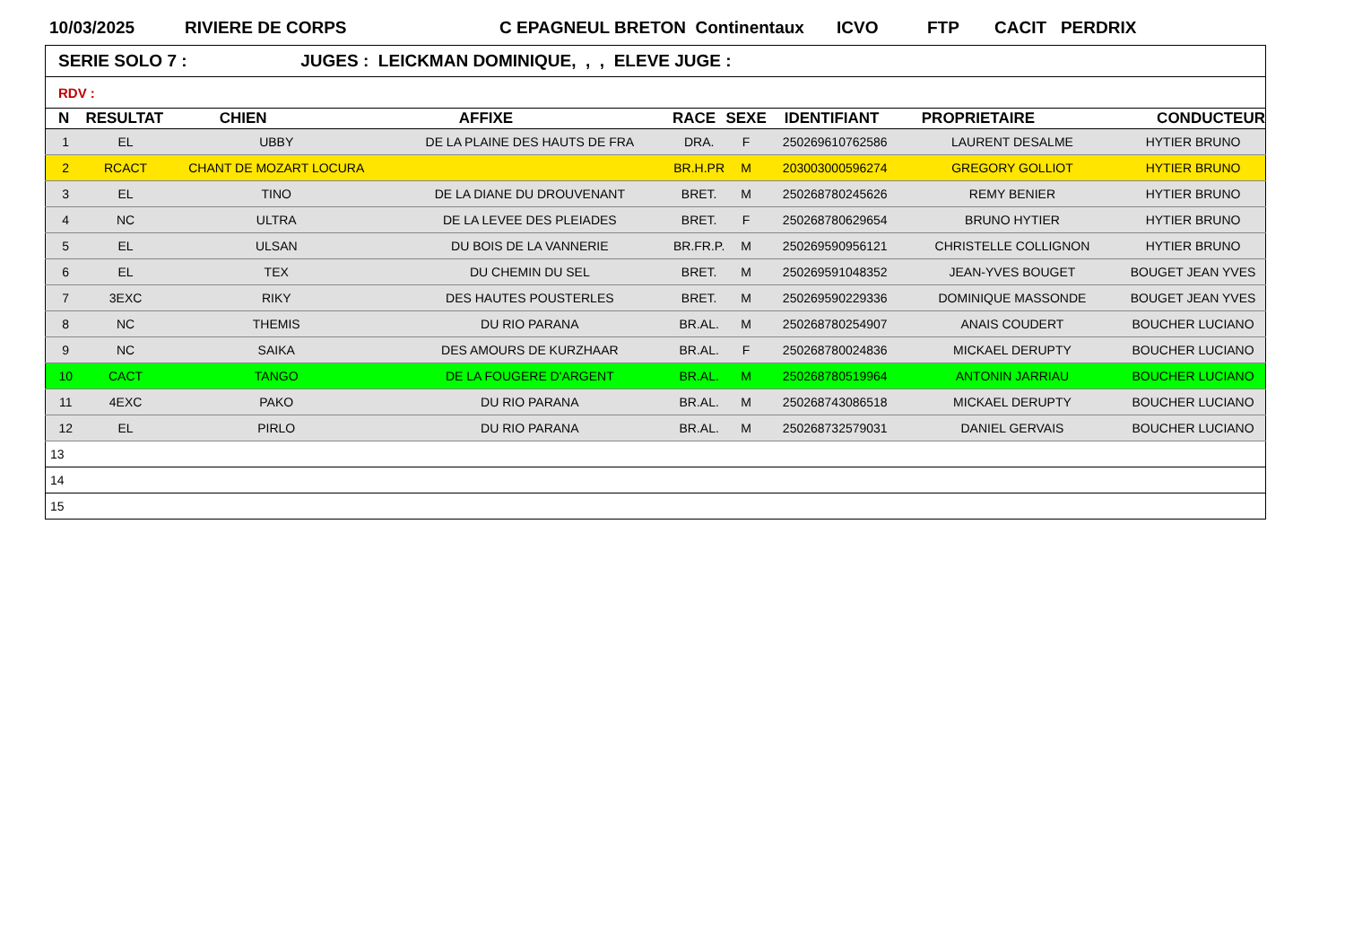10/03/2025 RIVIERE DE CORPS C EPAGNEUL BRETON Continentaux ICVO FTP CACIT PERDRIX
| SERIE SOLO 7 : JUGES : LEICKMAN DOMINIQUE, , , ELEVE JUGE : | | | | | | | | |
| RDV : | | | | | | | | |
| N | RESULTAT | CHIEN | AFFIXE | RACE | SEXE | IDENTIFIANT | PROPRIETAIRE | CONDUCTEUR |
| 1 | EL | UBBY | DE LA PLAINE DES HAUTS DE FRA | DRA. | F | 250269610762586 | LAURENT DESALME | HYTIER BRUNO |
| 2 | RCACT | CHANT DE MOZART LOCURA | | BR.H.PR | M | 203003000596274 | GREGORY GOLLIOT | HYTIER BRUNO |
| 3 | EL | TINO | DE LA DIANE DU DROUVENANT | BRET. | M | 250268780245626 | REMY BENIER | HYTIER BRUNO |
| 4 | NC | ULTRA | DE LA LEVEE DES PLEIADES | BRET. | F | 250268780629654 | BRUNO HYTIER | HYTIER BRUNO |
| 5 | EL | ULSAN | DU BOIS DE LA VANNERIE | BR.FR.P. | M | 250269590956121 | CHRISTELLE COLLIGNON | HYTIER BRUNO |
| 6 | EL | TEX | DU CHEMIN DU SEL | BRET. | M | 250269591048352 | JEAN-YVES BOUGET | BOUGET JEAN YVES |
| 7 | 3EXC | RIKY | DES HAUTES POUSTERLES | BRET. | M | 250269590229336 | DOMINIQUE MASSONDE | BOUGET JEAN YVES |
| 8 | NC | THEMIS | DU RIO PARANA | BR.AL. | M | 250268780254907 | ANAIS COUDERT | BOUCHER LUCIANO |
| 9 | NC | SAIKA | DES AMOURS DE KURZHAAR | BR.AL. | F | 250268780024836 | MICKAEL DERUPTY | BOUCHER LUCIANO |
| 10 | CACT | TANGO | DE LA FOUGERE D'ARGENT | BR.AL. | M | 250268780519964 | ANTONIN JARRIAU | BOUCHER LUCIANO |
| 11 | 4EXC | PAKO | DU RIO PARANA | BR.AL. | M | 250268743086518 | MICKAEL DERUPTY | BOUCHER LUCIANO |
| 12 | EL | PIRLO | DU RIO PARANA | BR.AL. | M | 250268732579031 | DANIEL GERVAIS | BOUCHER LUCIANO |
| 13 | | | | | | | | |
| 14 | | | | | | | | |
| 15 | | | | | | | | |